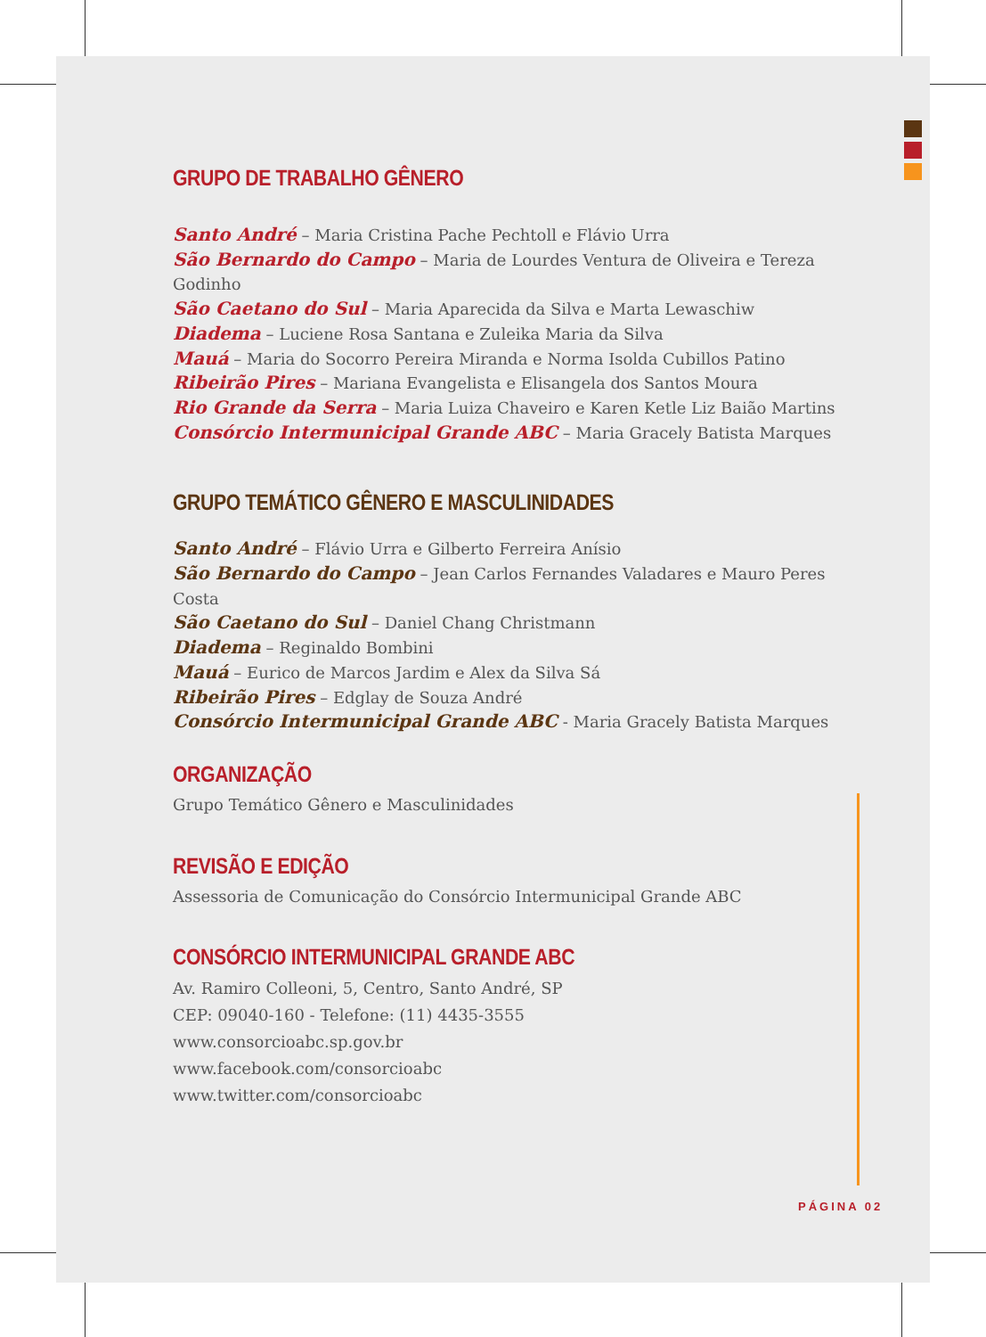PÁGINA 02
GRUPO DE TRABALHO GÊNERO
Santo André – Maria Cristina Pache Pechtoll e Flávio Urra
São Bernardo do Campo – Maria de Lourdes Ventura de Oliveira e Tereza Godinho
São Caetano do Sul – Maria Aparecida da Silva e Marta Lewaschiw
Diadema – Luciene Rosa Santana e Zuleika Maria da Silva
Mauá – Maria do Socorro Pereira Miranda e Norma Isolda Cubillos Patino
Ribeirão Pires – Mariana Evangelista e Elisangela dos Santos Moura
Rio Grande da Serra – Maria Luiza Chaveiro e Karen Ketle Liz Baião Martins
Consórcio Intermunicipal Grande ABC – Maria Gracely Batista Marques
GRUPO TEMÁTICO GÊNERO E MASCULINIDADES
Santo André – Flávio Urra e Gilberto Ferreira Anísio
São Bernardo do Campo – Jean Carlos Fernandes Valadares e Mauro Peres Costa
São Caetano do Sul – Daniel Chang Christmann
Diadema – Reginaldo Bombini
Mauá – Eurico de Marcos Jardim e Alex da Silva Sá
Ribeirão Pires – Edglay de Souza André
Consórcio Intermunicipal Grande ABC - Maria Gracely Batista Marques
ORGANIZAÇÃO
Grupo Temático Gênero e Masculinidades
REVISÃO E EDIÇÃO
Assessoria de Comunicação do Consórcio Intermunicipal Grande ABC
CONSÓRCIO INTERMUNICIPAL GRANDE ABC
Av. Ramiro Colleoni, 5, Centro, Santo André, SP
CEP: 09040-160 - Telefone: (11) 4435-3555
www.consorcioabc.sp.gov.br
www.facebook.com/consorcioabc
www.twitter.com/consorcioabc